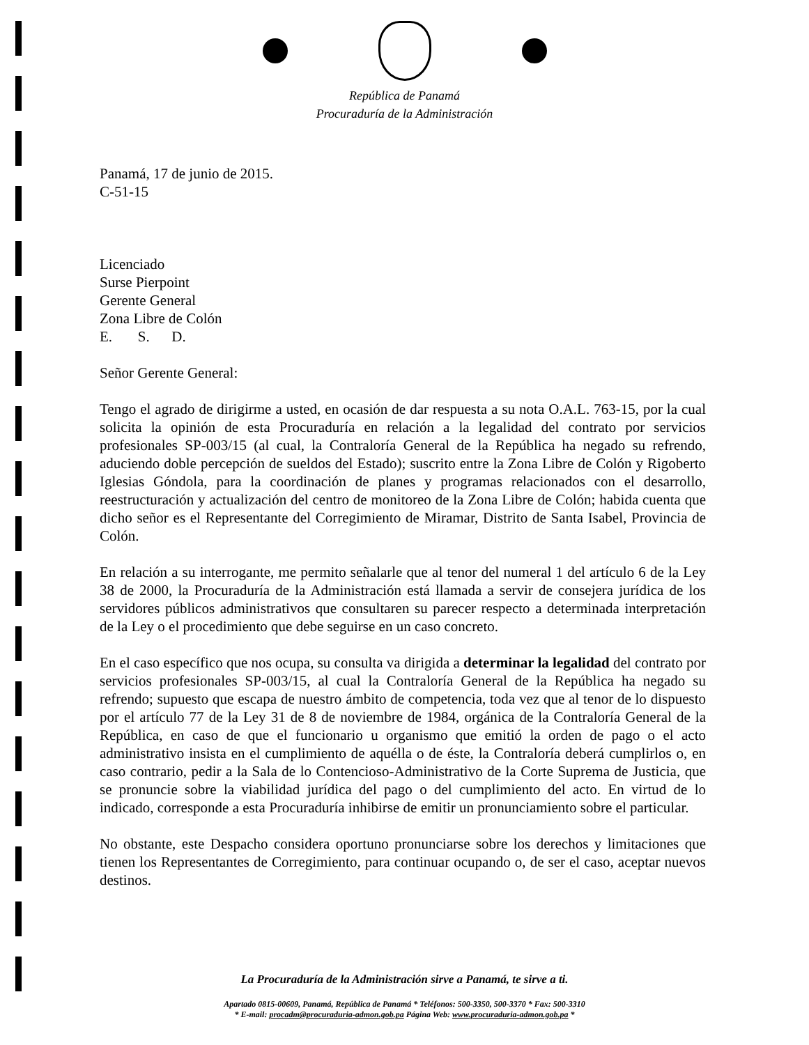República de Panamá
Procuraduría de la Administración
Panamá, 17 de junio de 2015.
C-51-15
Licenciado
Surse Pierpoint
Gerente General
Zona Libre de Colón
E. S. D.
Señor Gerente General:
Tengo el agrado de dirigirme a usted, en ocasión de dar respuesta a su nota O.A.L. 763-15, por la cual solicita la opinión de esta Procuraduría en relación a la legalidad del contrato por servicios profesionales SP-003/15 (al cual, la Contraloría General de la República ha negado su refrendo, aduciendo doble percepción de sueldos del Estado); suscrito entre la Zona Libre de Colón y Rigoberto Iglesias Góndola, para la coordinación de planes y programas relacionados con el desarrollo, reestructuración y actualización del centro de monitoreo de la Zona Libre de Colón; habida cuenta que dicho señor es el Representante del Corregimiento de Miramar, Distrito de Santa Isabel, Provincia de Colón.
En relación a su interrogante, me permito señalarle que al tenor del numeral 1 del artículo 6 de la Ley 38 de 2000, la Procuraduría de la Administración está llamada a servir de consejera jurídica de los servidores públicos administrativos que consultaren su parecer respecto a determinada interpretación de la Ley o el procedimiento que debe seguirse en un caso concreto.
En el caso específico que nos ocupa, su consulta va dirigida a determinar la legalidad del contrato por servicios profesionales SP-003/15, al cual la Contraloría General de la República ha negado su refrendo; supuesto que escapa de nuestro ámbito de competencia, toda vez que al tenor de lo dispuesto por el artículo 77 de la Ley 31 de 8 de noviembre de 1984, orgánica de la Contraloría General de la República, en caso de que el funcionario u organismo que emitió la orden de pago o el acto administrativo insista en el cumplimiento de aquélla o de éste, la Contraloría deberá cumplirlos o, en caso contrario, pedir a la Sala de lo Contencioso-Administrativo de la Corte Suprema de Justicia, que se pronuncie sobre la viabilidad jurídica del pago o del cumplimiento del acto. En virtud de lo indicado, corresponde a esta Procuraduría inhibirse de emitir un pronunciamiento sobre el particular.
No obstante, este Despacho considera oportuno pronunciarse sobre los derechos y limitaciones que tienen los Representantes de Corregimiento, para continuar ocupando o, de ser el caso, aceptar nuevos destinos.
La Procuraduría de la Administración sirve a Panamá, te sirve a ti.
Apartado 0815-00609, Panamá, República de Panamá * Teléfonos: 500-3350, 500-3370 * Fax: 500-3310
* E-mail: procadm@procuraduria-admon.gob.pa Página Web: www.procuraduria-admon.gob.pa *